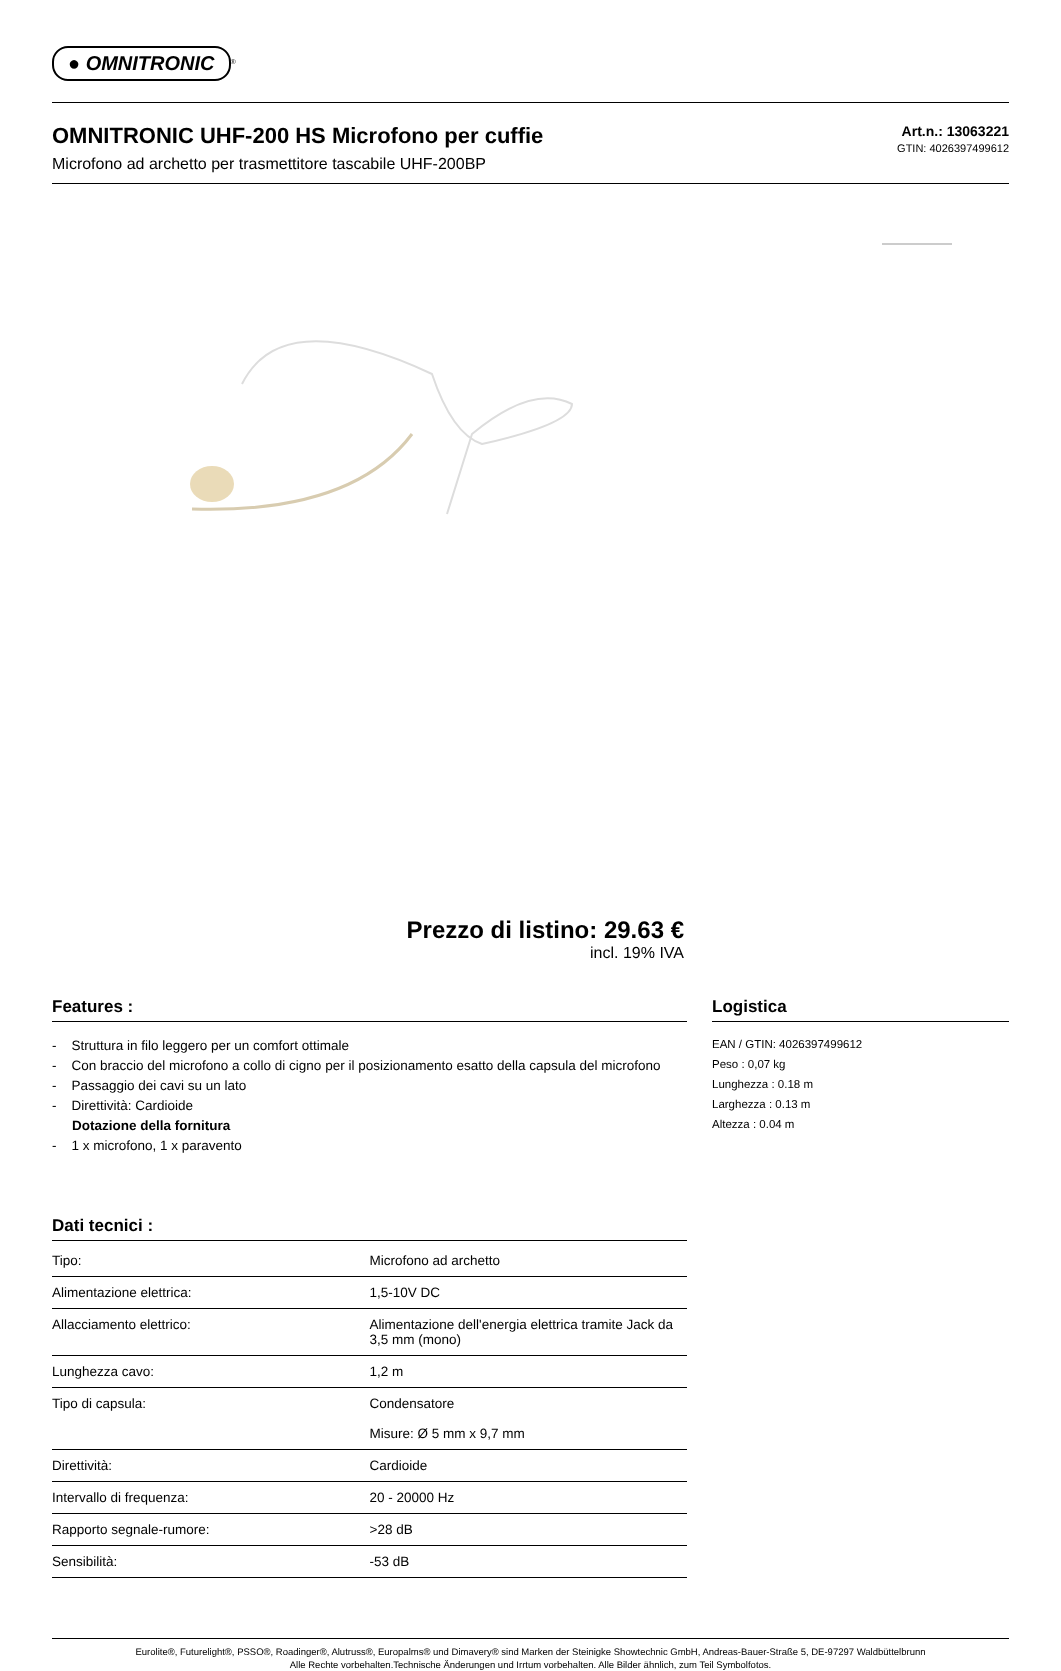● OMNITRONIC<sup>®</sup>
OMNITRONIC UHF-200 HS Microfono per cuffie
Microfono ad archetto per trasmettitore tascabile UHF-200BP
Art.n.: 13063221
GTIN: 4026397499612
Prezzo di listino: 29.63 €
incl. 19% IVA
Features :
- Struttura in filo leggero per un comfort ottimale
- Con braccio del microfono a collo di cigno per il posizionamento esatto della capsula del microfono
- Passaggio dei cavi su un lato
- Direttività: Cardioide
Dotazione della fornitura
- 1 x microfono, 1 x paravento
Dati tecnici :
| Tipo: | Microfono ad archetto |
| Alimentazione elettrica: | 1,5-10V DC |
| Allacciamento elettrico: | Alimentazione dell'energia elettrica tramite Jack da 3,5 mm (mono) |
| Lunghezza cavo: | 1,2 m |
| Tipo di capsula: | Condensatore Misure: Ø 5 mm x 9,7 mm |
| Direttività: | Cardioide |
| Intervallo di frequenza: | 20 - 20000 Hz |
| Rapporto segnale-rumore: | >28 dB |
| Sensibilità: | -53 dB |
Logistica
EAN / GTIN: 4026397499612
Peso : 0,07 kg
Lunghezza : 0.18 m
Larghezza : 0.13 m
Altezza : 0.04 m
Eurolite®, Futurelight®, PSSO®, Roadinger®, Alutruss®, Europalms® und Dimavery® sind Marken der Steinigke Showtechnic GmbH, Andreas-Bauer-Straße 5, DE-97297 Waldbüttelbrunn
Alle Rechte vorbehalten.Technische Änderungen und Irrtum vorbehalten. Alle Bilder ähnlich, zum Teil Symbolfotos.